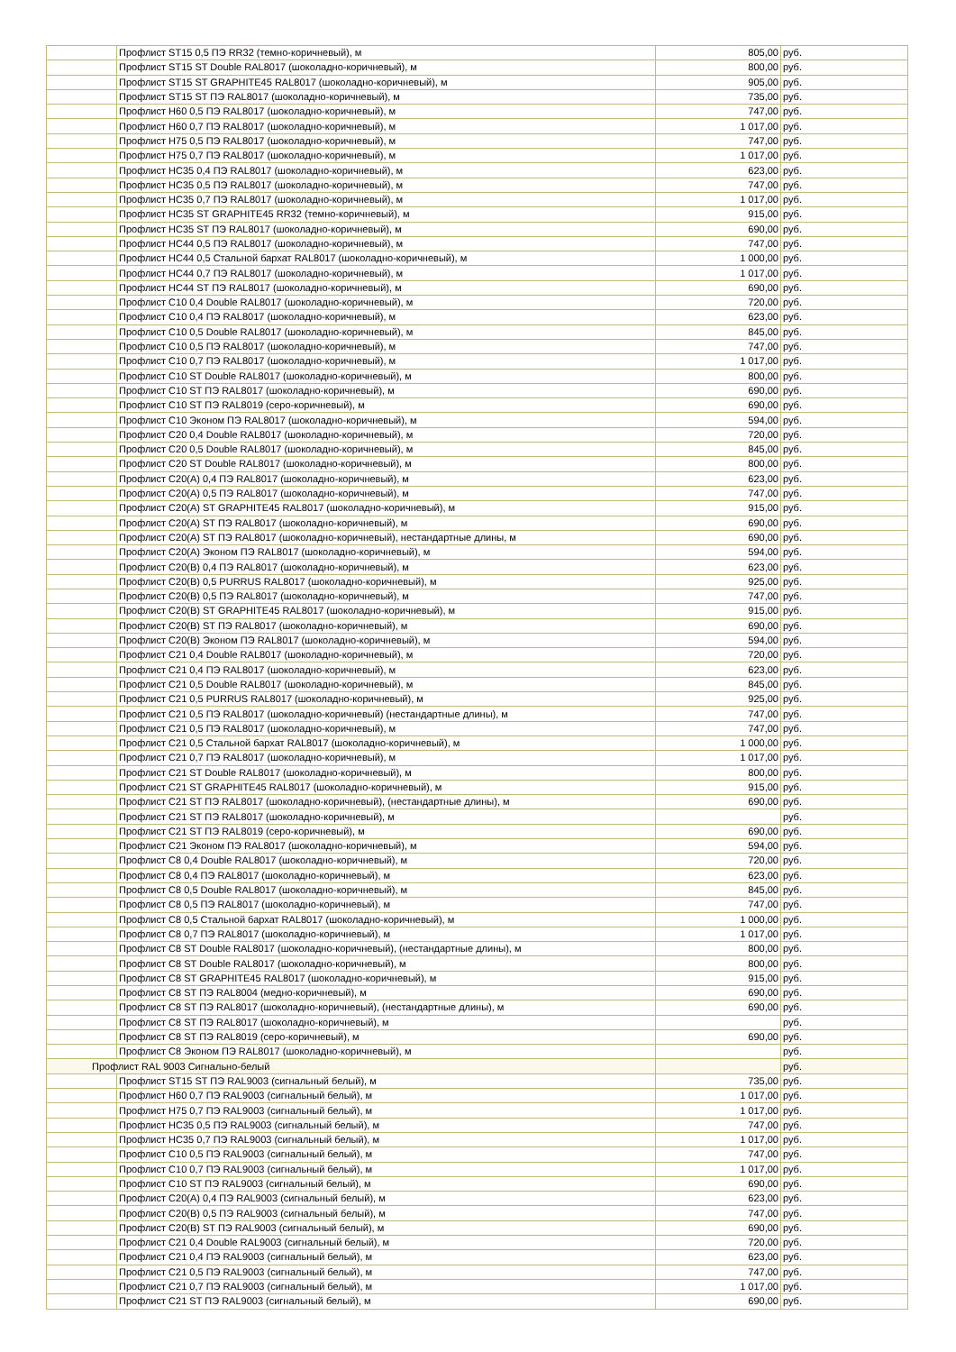| | Профлист ST15 0,5 ПЭ RR32 (темно-коричневый), м | 805,00 | руб. |
| | Профлист ST15 ST Double RAL8017 (шоколадно-коричневый), м | 800,00 | руб. |
| | Профлист ST15 ST GRAPHITE45 RAL8017 (шоколадно-коричневый), м | 905,00 | руб. |
| | Профлист ST15 ST ПЭ RAL8017 (шоколадно-коричневый), м | 735,00 | руб. |
| | Профлист Н60 0,5 ПЭ RAL8017 (шоколадно-коричневый), м | 747,00 | руб. |
| | Профлист Н60 0,7 ПЭ RAL8017 (шоколадно-коричневый), м | 1 017,00 | руб. |
| | Профлист Н75 0,5 ПЭ RAL8017 (шоколадно-коричневый), м | 747,00 | руб. |
| | Профлист Н75 0,7 ПЭ RAL8017 (шоколадно-коричневый), м | 1 017,00 | руб. |
| | Профлист НС35 0,4 ПЭ RAL8017 (шоколадно-коричневый), м | 623,00 | руб. |
| | Профлист НС35 0,5 ПЭ RAL8017 (шоколадно-коричневый), м | 747,00 | руб. |
| | Профлист НС35 0,7 ПЭ RAL8017 (шоколадно-коричневый), м | 1 017,00 | руб. |
| | Профлист НС35 ST GRAPHITE45 RR32 (темно-коричневый), м | 915,00 | руб. |
| | Профлист НС35 ST ПЭ RAL8017 (шоколадно-коричневый), м | 690,00 | руб. |
| | Профлист НС44 0,5 ПЭ RAL8017 (шоколадно-коричневый), м | 747,00 | руб. |
| | Профлист НС44 0,5 Стальной бархат RAL8017 (шоколадно-коричневый), м | 1 000,00 | руб. |
| | Профлист НС44 0,7 ПЭ RAL8017 (шоколадно-коричневый), м | 1 017,00 | руб. |
| | Профлист НС44 ST ПЭ RAL8017 (шоколадно-коричневый), м | 690,00 | руб. |
| | Профлист С10 0,4 Double RAL8017 (шоколадно-коричневый), м | 720,00 | руб. |
| | Профлист С10 0,4 ПЭ RAL8017 (шоколадно-коричневый), м | 623,00 | руб. |
| | Профлист С10 0,5 Double RAL8017 (шоколадно-коричневый), м | 845,00 | руб. |
| | Профлист С10 0,5 ПЭ RAL8017 (шоколадно-коричневый), м | 747,00 | руб. |
| | Профлист С10 0,7 ПЭ RAL8017 (шоколадно-коричневый), м | 1 017,00 | руб. |
| | Профлист С10 ST Double RAL8017 (шоколадно-коричневый), м | 800,00 | руб. |
| | Профлист С10 ST ПЭ RAL8017 (шоколадно-коричневый), м | 690,00 | руб. |
| | Профлист С10 ST ПЭ RAL8019 (серо-коричневый), м | 690,00 | руб. |
| | Профлист С10 Эконом ПЭ RAL8017 (шоколадно-коричневый), м | 594,00 | руб. |
| | Профлист С20 0,4 Double RAL8017 (шоколадно-коричневый), м | 720,00 | руб. |
| | Профлист С20 0,5 Double RAL8017 (шоколадно-коричневый), м | 845,00 | руб. |
| | Профлист С20 ST Double RAL8017 (шоколадно-коричневый), м | 800,00 | руб. |
| | Профлист С20(А) 0,4 ПЭ RAL8017 (шоколадно-коричневый), м | 623,00 | руб. |
| | Профлист С20(А) 0,5 ПЭ RAL8017 (шоколадно-коричневый), м | 747,00 | руб. |
| | Профлист С20(А) ST GRAPHITE45 RAL8017 (шоколадно-коричневый), м | 915,00 | руб. |
| | Профлист С20(А) ST ПЭ RAL8017 (шоколадно-коричневый), м | 690,00 | руб. |
| | Профлист С20(А) ST ПЭ RAL8017 (шоколадно-коричневый), нестандартные длины, м | 690,00 | руб. |
| | Профлист С20(А) Эконом ПЭ RAL8017 (шоколадно-коричневый), м | 594,00 | руб. |
| | Профлист С20(В) 0,4 ПЭ RAL8017 (шоколадно-коричневый), м | 623,00 | руб. |
| | Профлист С20(В) 0,5 PURRUS RAL8017 (шоколадно-коричневый), м | 925,00 | руб. |
| | Профлист С20(В) 0,5 ПЭ RAL8017 (шоколадно-коричневый), м | 747,00 | руб. |
| | Профлист С20(В) ST GRAPHITE45 RAL8017 (шоколадно-коричневый), м | 915,00 | руб. |
| | Профлист С20(В) ST ПЭ RAL8017 (шоколадно-коричневый), м | 690,00 | руб. |
| | Профлист С20(В) Эконом ПЭ RAL8017 (шоколадно-коричневый), м | 594,00 | руб. |
| | Профлист С21 0,4 Double RAL8017 (шоколадно-коричневый), м | 720,00 | руб. |
| | Профлист С21 0,4 ПЭ RAL8017 (шоколадно-коричневый), м | 623,00 | руб. |
| | Профлист С21 0,5 Double RAL8017 (шоколадно-коричневый), м | 845,00 | руб. |
| | Профлист С21 0,5 PURRUS RAL8017 (шоколадно-коричневый), м | 925,00 | руб. |
| | Профлист С21 0,5 ПЭ RAL8017 (шоколадно-коричневый) (нестандартные длины), м | 747,00 | руб. |
| | Профлист С21 0,5 ПЭ RAL8017 (шоколадно-коричневый), м | 747,00 | руб. |
| | Профлист С21 0,5 Стальной бархат RAL8017 (шоколадно-коричневый), м | 1 000,00 | руб. |
| | Профлист С21 0,7 ПЭ RAL8017 (шоколадно-коричневый), м | 1 017,00 | руб. |
| | Профлист С21 ST Double RAL8017 (шоколадно-коричневый), м | 800,00 | руб. |
| | Профлист С21 ST GRAPHITE45 RAL8017 (шоколадно-коричневый), м | 915,00 | руб. |
| | Профлист С21 ST ПЭ RAL8017 (шоколадно-коричневый), (нестандартные длины), м | 690,00 | руб. |
| | Профлист С21 ST ПЭ RAL8017 (шоколадно-коричневый), м | | руб. |
| | Профлист С21 ST ПЭ RAL8019 (серо-коричневый), м | 690,00 | руб. |
| | Профлист С21 Эконом ПЭ RAL8017 (шоколадно-коричневый), м | 594,00 | руб. |
| | Профлист С8 0,4 Double RAL8017 (шоколадно-коричневый), м | 720,00 | руб. |
| | Профлист С8 0,4 ПЭ RAL8017 (шоколадно-коричневый), м | 623,00 | руб. |
| | Профлист С8 0,5 Double RAL8017 (шоколадно-коричневый), м | 845,00 | руб. |
| | Профлист С8 0,5 ПЭ RAL8017 (шоколадно-коричневый), м | 747,00 | руб. |
| | Профлист С8 0,5 Стальной бархат RAL8017 (шоколадно-коричневый), м | 1 000,00 | руб. |
| | Профлист С8 0,7 ПЭ RAL8017 (шоколадно-коричневый), м | 1 017,00 | руб. |
| | Профлист С8 ST Double RAL8017 (шоколадно-коричневый), (нестандартные длины), м | 800,00 | руб. |
| | Профлист С8 ST Double RAL8017 (шоколадно-коричневый), м | 800,00 | руб. |
| | Профлист С8 ST GRAPHITE45 RAL8017 (шоколадно-коричневый), м | 915,00 | руб. |
| | Профлист С8 ST ПЭ RAL8004 (медно-коричневый), м | 690,00 | руб. |
| | Профлист С8 ST ПЭ RAL8017 (шоколадно-коричневый), (нестандартные длины), м | 690,00 | руб. |
| | Профлист С8 ST ПЭ RAL8017 (шоколадно-коричневый), м | | руб. |
| | Профлист С8 ST ПЭ RAL8019 (серо-коричневый), м | 690,00 | руб. |
| | Профлист С8 Эконом ПЭ RAL8017 (шоколадно-коричневый), м | | руб. |
| Профлист RAL 9003 Сигнально-белый | | | руб. |
| | Профлист ST15 ST ПЭ RAL9003 (сигнальный белый), м | 735,00 | руб. |
| | Профлист Н60 0,7 ПЭ RAL9003 (сигнальный белый), м | 1 017,00 | руб. |
| | Профлист Н75 0,7 ПЭ RAL9003 (сигнальный белый), м | 1 017,00 | руб. |
| | Профлист НС35 0,5 ПЭ RAL9003 (сигнальный белый), м | 747,00 | руб. |
| | Профлист НС35 0,7 ПЭ RAL9003 (сигнальный белый), м | 1 017,00 | руб. |
| | Профлист С10 0,5 ПЭ RAL9003 (сигнальный белый), м | 747,00 | руб. |
| | Профлист С10 0,7 ПЭ RAL9003 (сигнальный белый), м | 1 017,00 | руб. |
| | Профлист С10 ST ПЭ RAL9003 (сигнальный белый), м | 690,00 | руб. |
| | Профлист С20(А) 0,4 ПЭ RAL9003 (сигнальный белый), м | 623,00 | руб. |
| | Профлист С20(В) 0,5 ПЭ RAL9003 (сигнальный белый), м | 747,00 | руб. |
| | Профлист С20(В) ST ПЭ RAL9003 (сигнальный белый), м | 690,00 | руб. |
| | Профлист С21 0,4 Double RAL9003 (сигнальный белый), м | 720,00 | руб. |
| | Профлист С21 0,4 ПЭ RAL9003 (сигнальный белый), м | 623,00 | руб. |
| | Профлист С21 0,5 ПЭ RAL9003 (сигнальный белый), м | 747,00 | руб. |
| | Профлист С21 0,7 ПЭ RAL9003 (сигнальный белый), м | 1 017,00 | руб. |
| | Профлист С21 ST ПЭ RAL9003 (сигнальный белый), м | 690,00 | руб. |